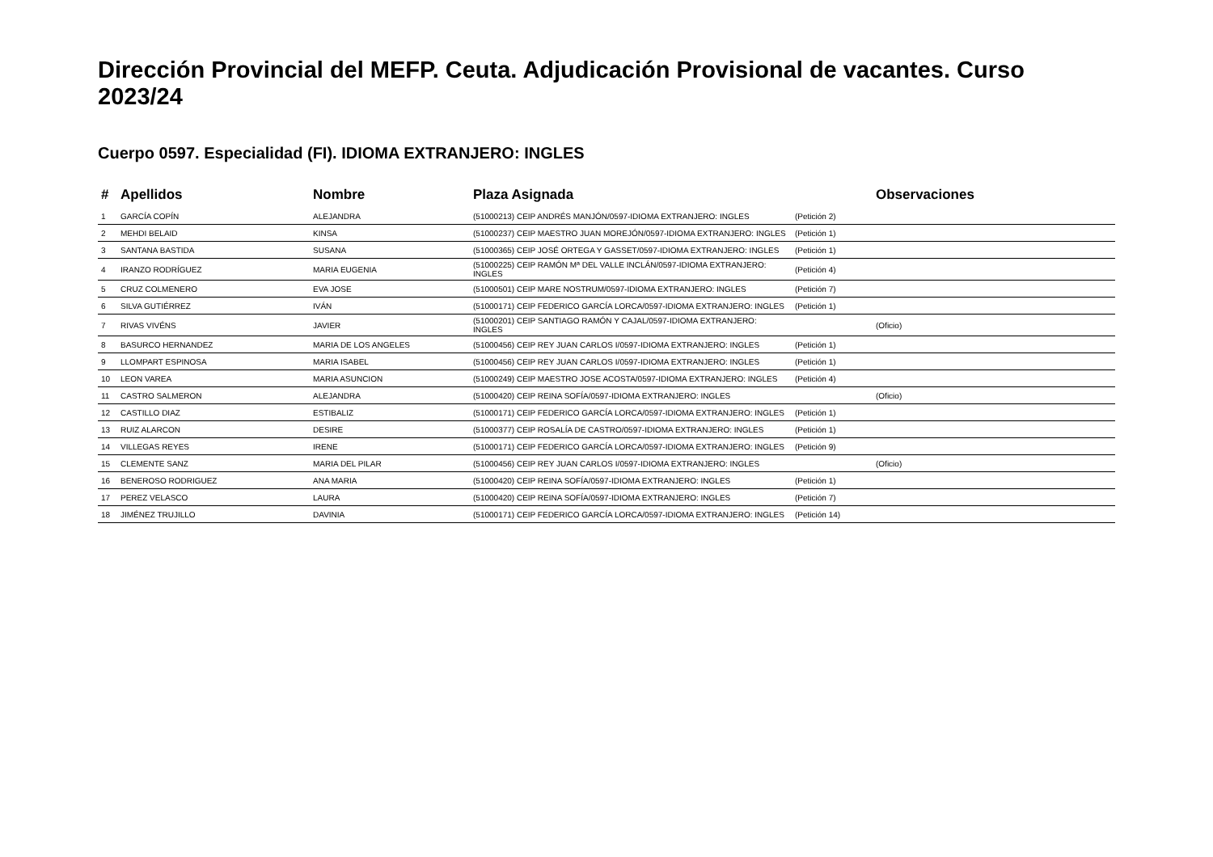Dirección Provincial del MEFP. Ceuta. Adjudicación Provisional de vacantes. Curso 2023/24
Cuerpo 0597. Especialidad (FI). IDIOMA EXTRANJERO: INGLES
| # | Apellidos | Nombre | Plaza Asignada | | Observaciones |
| --- | --- | --- | --- | --- | --- |
| 1 | GARCÍA COPÍN | ALEJANDRA | (51000213) CEIP ANDRÉS MANJÓN/0597-IDIOMA EXTRANJERO: INGLES | (Petición 2) | |
| 2 | MEHDI BELAID | KINSA | (51000237) CEIP MAESTRO JUAN MOREJÓN/0597-IDIOMA EXTRANJERO: INGLES | (Petición 1) | |
| 3 | SANTANA BASTIDA | SUSANA | (51000365) CEIP JOSÉ ORTEGA Y GASSET/0597-IDIOMA EXTRANJERO: INGLES | (Petición 1) | |
| 4 | IRANZO RODRÍGUEZ | MARIA EUGENIA | (51000225) CEIP RAMÓN Mª DEL VALLE INCLÁN/0597-IDIOMA EXTRANJERO: INGLES | (Petición 4) | |
| 5 | CRUZ COLMENERO | EVA JOSE | (51000501) CEIP MARE NOSTRUM/0597-IDIOMA EXTRANJERO: INGLES | (Petición 7) | |
| 6 | SILVA GUTIÉRREZ | IVÁN | (51000171) CEIP FEDERICO GARCÍA LORCA/0597-IDIOMA EXTRANJERO: INGLES | (Petición 1) | |
| 7 | RIVAS VIVÉNS | JAVIER | (51000201) CEIP SANTIAGO RAMÓN Y CAJAL/0597-IDIOMA EXTRANJERO: INGLES | | (Oficio) |
| 8 | BASURCO HERNANDEZ | MARIA DE LOS ANGELES | (51000456) CEIP REY JUAN CARLOS I/0597-IDIOMA EXTRANJERO: INGLES | (Petición 1) | |
| 9 | LLOMPART ESPINOSA | MARIA ISABEL | (51000456) CEIP REY JUAN CARLOS I/0597-IDIOMA EXTRANJERO: INGLES | (Petición 1) | |
| 10 | LEON VAREA | MARIA ASUNCION | (51000249) CEIP MAESTRO JOSE ACOSTA/0597-IDIOMA EXTRANJERO: INGLES | (Petición 4) | |
| 11 | CASTRO SALMERON | ALEJANDRA | (51000420) CEIP REINA SOFÍA/0597-IDIOMA EXTRANJERO: INGLES | | (Oficio) |
| 12 | CASTILLO DIAZ | ESTIBALIZ | (51000171) CEIP FEDERICO GARCÍA LORCA/0597-IDIOMA EXTRANJERO: INGLES | (Petición 1) | |
| 13 | RUIZ ALARCON | DESIRE | (51000377) CEIP ROSALÍA DE CASTRO/0597-IDIOMA EXTRANJERO: INGLES | (Petición 1) | |
| 14 | VILLEGAS REYES | IRENE | (51000171) CEIP FEDERICO GARCÍA LORCA/0597-IDIOMA EXTRANJERO: INGLES | (Petición 9) | |
| 15 | CLEMENTE SANZ | MARIA DEL PILAR | (51000456) CEIP REY JUAN CARLOS I/0597-IDIOMA EXTRANJERO: INGLES | | (Oficio) |
| 16 | BENEROSO RODRIGUEZ | ANA MARIA | (51000420) CEIP REINA SOFÍA/0597-IDIOMA EXTRANJERO: INGLES | (Petición 1) | |
| 17 | PEREZ VELASCO | LAURA | (51000420) CEIP REINA SOFÍA/0597-IDIOMA EXTRANJERO: INGLES | (Petición 7) | |
| 18 | JIMÉNEZ TRUJILLO | DAVINIA | (51000171) CEIP FEDERICO GARCÍA LORCA/0597-IDIOMA EXTRANJERO: INGLES | (Petición 14) | |